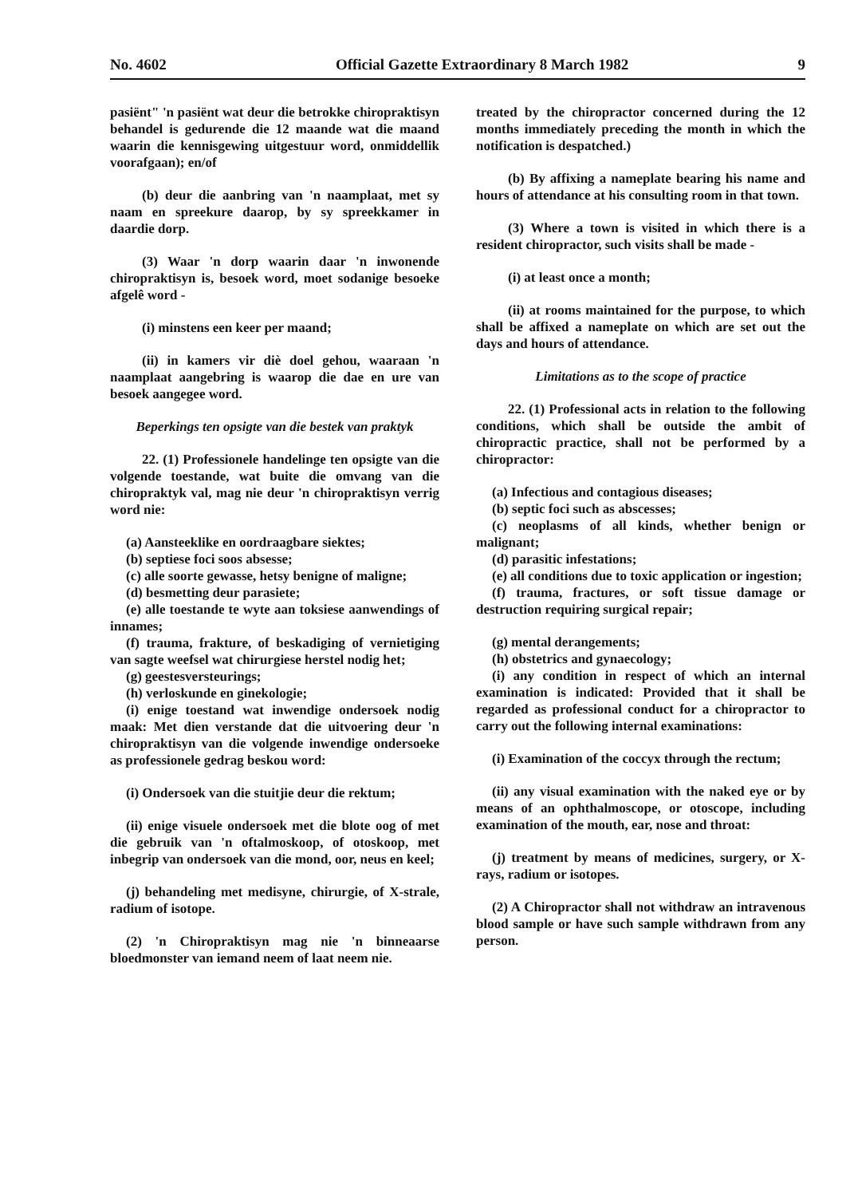No. 4602 Official Gazette Extraordinary 8 March 1982 9
pasiënt" 'n pasiënt wat deur die betrokke chiropraktisyn behandel is gedurende die 12 maande wat die maand waarin die kennisgewing uitgestuur word, onmiddellik voorafgaan); en/of
(b) deur die aanbring van 'n naamplaat, met sy naam en spreekure daarop, by sy spreekkamer in daardie dorp.
(3) Waar 'n dorp waarin daar 'n inwonende chiropraktisyn is, besoek word, moet sodanige besoeke afgelê word -
(i) minstens een keer per maand;
(ii) in kamers vir diè doel gehou, waaraan 'n naamplaat aangebring is waarop die dae en ure van besoek aangegee word.
Beperkings ten opsigte van die bestek van praktyk
22. (1) Professionele handelinge ten opsigte van die volgende toestande, wat buite die omvang van die chiropraktyk val, mag nie deur 'n chiropraktisyn verrig word nie:
(a) Aansteeklike en oordraagbare siektes;
(b) septiese foci soos absesse;
(c) alle soorte gewasse, hetsy benigne of maligne;
(d) besmetting deur parasiete;
(e) alle toestande te wyte aan toksiese aanwendings of innames;
(f) trauma, frakture, of beskadiging of vernietiging van sagte weefsel wat chirurgiese herstel nodig het;
(g) geestesversteurings;
(h) verloskunde en ginekologie;
(i) enige toestand wat inwendige ondersoek nodig maak: Met dien verstande dat die uitvoering deur 'n chiropraktisyn van die volgende inwendige ondersoeke as professionele gedrag beskou word:
(i) Ondersoek van die stuitjie deur die rektum;
(ii) enige visuele ondersoek met die blote oog of met die gebruik van 'n oftalmoskoop, of otoskoop, met inbegrip van ondersoek van die mond, oor, neus en keel;
(j) behandeling met medisyne, chirurgie, of X-strale, radium of isotope.
(2) 'n Chiropraktisyn mag nie 'n binneaarse bloedmonster van iemand neem of laat neem nie.
treated by the chiropractor concerned during the 12 months immediately preceding the month in which the notification is despatched.)
(b) By affixing a nameplate bearing his name and hours of attendance at his consulting room in that town.
(3) Where a town is visited in which there is a resident chiropractor, such visits shall be made -
(i) at least once a month;
(ii) at rooms maintained for the purpose, to which shall be affixed a nameplate on which are set out the days and hours of attendance.
Limitations as to the scope of practice
22. (1) Professional acts in relation to the following conditions, which shall be outside the ambit of chiropractic practice, shall not be performed by a chiropractor:
(a) Infectious and contagious diseases;
(b) septic foci such as abscesses;
(c) neoplasms of all kinds, whether benign or malignant;
(d) parasitic infestations;
(e) all conditions due to toxic application or ingestion;
(f) trauma, fractures, or soft tissue damage or destruction requiring surgical repair;
(g) mental derangements;
(h) obstetrics and gynaecology;
(i) any condition in respect of which an internal examination is indicated: Provided that it shall be regarded as professional conduct for a chiropractor to carry out the following internal examinations:
(i) Examination of the coccyx through the rectum;
(ii) any visual examination with the naked eye or by means of an ophthalmoscope, or otoscope, including examination of the mouth, ear, nose and throat:
(j) treatment by means of medicines, surgery, or X-rays, radium or isotopes.
(2) A Chiropractor shall not withdraw an intravenous blood sample or have such sample withdrawn from any person.